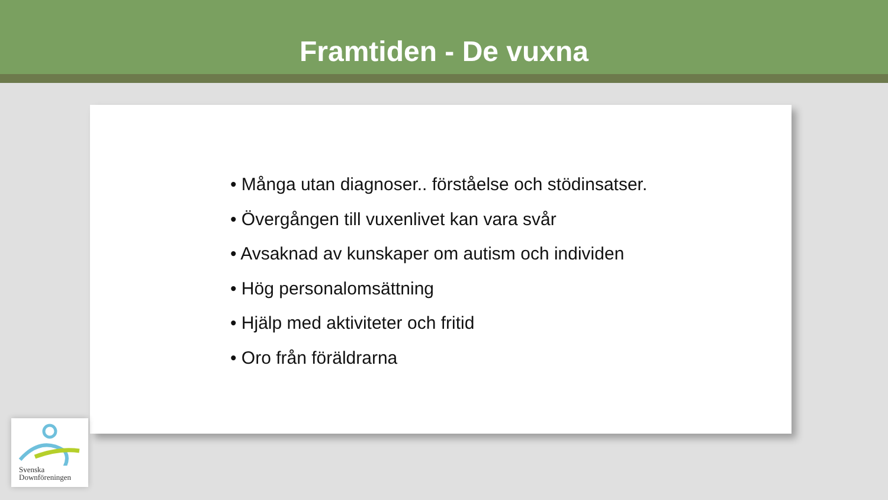Framtiden - De vuxna
• Många utan diagnoser.. förståelse och stödinsatser.
• Övergången till vuxenlivet kan vara svår
• Avsaknad av kunskaper om autism och individen
• Hög personalomsättning
• Hjälp med aktiviteter och fritid
• Oro från föräldrarna
Svenska
Downföreningen